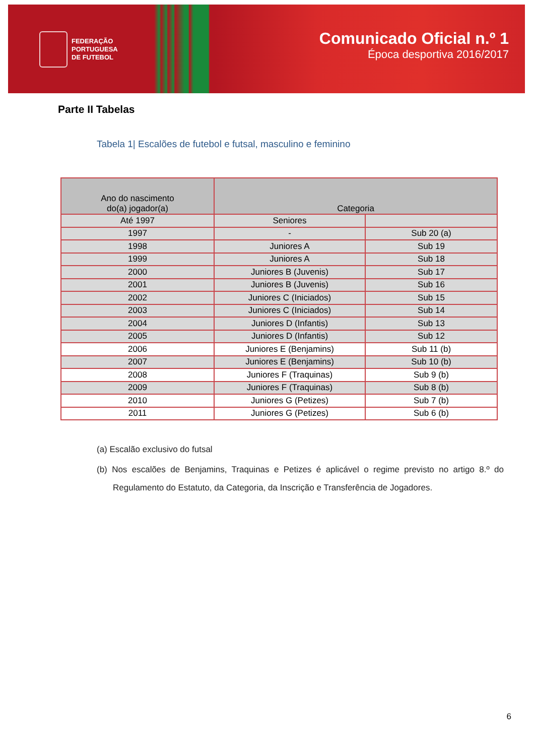FEDERAÇÃO
PORTUGUESA
DE FUTEBOL
Comunicado Oficial n.º 1
Época desportiva 2016/2017
Parte II Tabelas
Tabela 1| Escalões de futebol e futsal, masculino e feminino
| Ano do nascimento do(a) jogador(a) | Categoria | |
| --- | --- | --- |
| Até 1997 | Seniores | |
| 1997 | - | Sub 20 (a) |
| 1998 | Juniores A | Sub 19 |
| 1999 | Juniores A | Sub 18 |
| 2000 | Juniores B (Juvenis) | Sub 17 |
| 2001 | Juniores B (Juvenis) | Sub 16 |
| 2002 | Juniores C (Iniciados) | Sub 15 |
| 2003 | Juniores C (Iniciados) | Sub 14 |
| 2004 | Juniores D (Infantis) | Sub 13 |
| 2005 | Juniores D (Infantis) | Sub 12 |
| 2006 | Juniores E (Benjamins) | Sub 11 (b) |
| 2007 | Juniores E (Benjamins) | Sub 10 (b) |
| 2008 | Juniores F (Traquinas) | Sub 9 (b) |
| 2009 | Juniores F (Traquinas) | Sub 8 (b) |
| 2010 | Juniores G (Petizes) | Sub 7 (b) |
| 2011 | Juniores G (Petizes) | Sub 6 (b) |
(a) Escalão exclusivo do futsal
(b) Nos escalões de Benjamins, Traquinas e Petizes é aplicável o regime previsto no artigo 8.º do Regulamento do Estatuto, da Categoria, da Inscrição e Transferência de Jogadores.
6